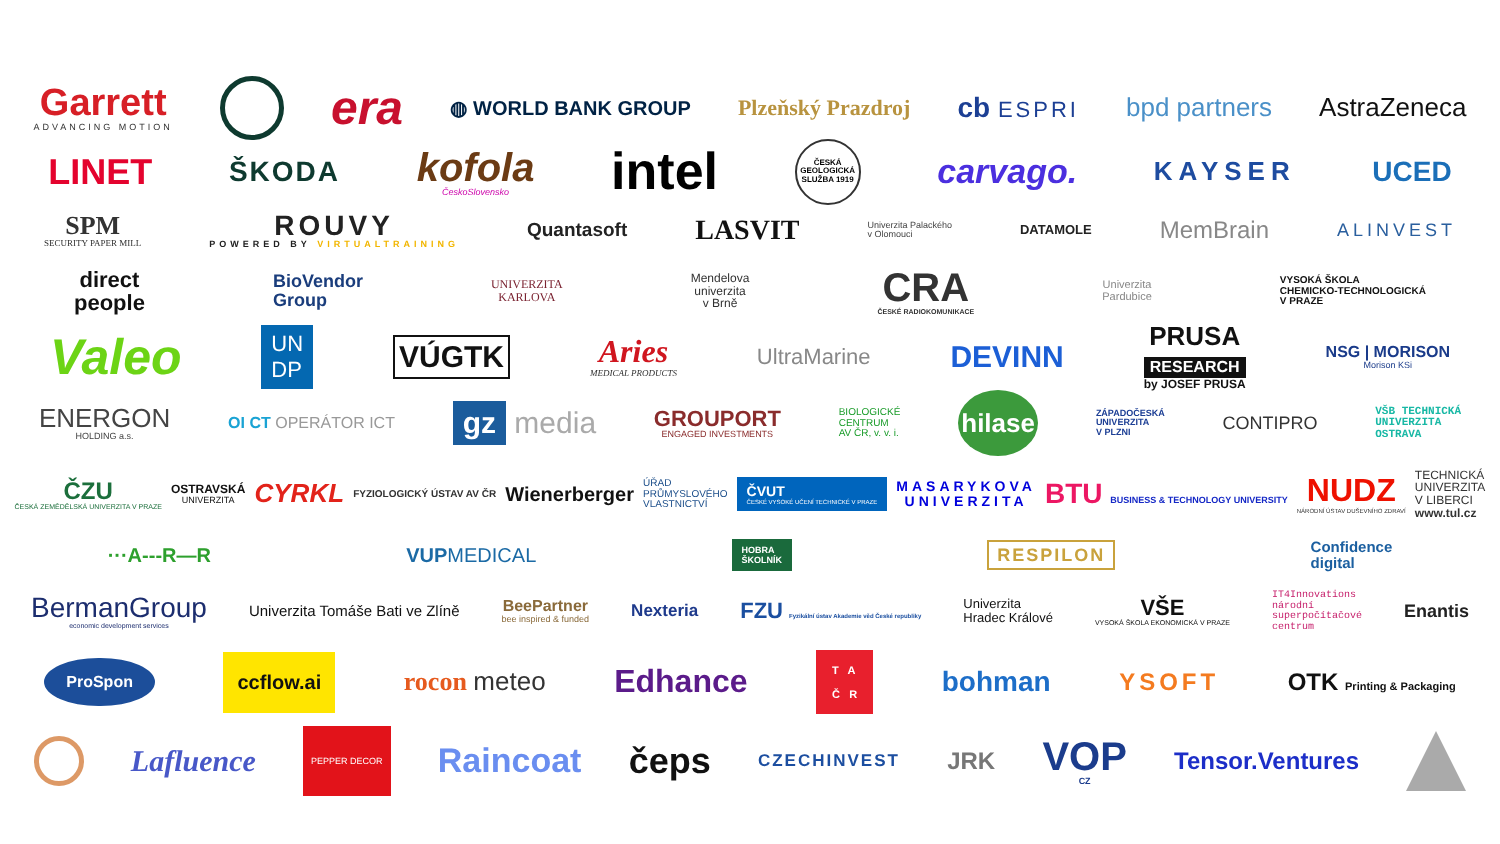Garrett
ADVANCING MOTION
era
◍ WORLD BANK GROUP Plzeňský Prazdroj
cb ESPRI
bpd partners AstraZeneca
LINET
ŠKODA
kofola
ČeskoSlovensko
intel
ČESKÁ GEOLOGICKÁ SLUŽBA 1919
carvago.
KAYSER UCED
SPM
SECURITY PAPER MILL
ROUVY
POWERED BY VIRTUALTRAINING
Quantasoft
LASVIT
Univerzita Palackého
v Olomouci
DATAMOLE
MemBrain
ALINVEST
direct
people
BioVendor
Group
UNIVERZITA
KARLOVA
Mendelova
univerzita
v Brně
CRA
ČESKÉ RADIOKOMUNIKACE
Univerzita
Pardubice
VYSOKÁ ŠKOLA
CHEMICKO-TECHNOLOGICKÁ
V PRAZE
Valeo
UN
DP
VÚGTK
Aries
MEDICAL PRODUCTS
UltraMarine
DEVINN
PRUSA
RESEARCH
by JOSEF PRUSA
NSG | MORISON
Morison KSi
ENERGON
HOLDING a.s.
OI CT OPERÁTOR ICT
gz media
GROUPORT
ENGAGED INVESTMENTS
BIOLOGICKÉ
CENTRUM
AV ČR, v. v. i.
hilase
ZÁPADOČESKÁ
UNIVERZITA
V PLZNI
CONTIPRO
VŠB TECHNICKÁ
UNIVERZITA
OSTRAVA
ČZU
ČESKÁ ZEMĚDĚLSKÁ UNIVERZITA V PRAZE
OSTRAVSKÁ
UNIVERZITA
CYRKL
FYZIOLOGICKÝ ÚSTAV AV ČR
Wienerberger
ÚŘAD
PRŮMYSLOVÉHO
VLASTNICTVÍ
ČVUT ČESKÉ VYSOKÉ UČENÍ TECHNICKÉ V PRAZE
MASARYKOVA
UNIVERZITA
BTU BUSINESS & TECHNOLOGY UNIVERSITY
NUDZ
NÁRODNÍ ÚSTAV DUŠEVNÍHO ZDRAVÍ
TECHNICKÁ
UNIVERZITA
V LIBERCI
www.tul.cz
···A---R—R VUPMEDICAL
HOBRA
ŠKOLNÍK
RESPILON
Confidence
digital
BermanGroup
economic development services
Univerzita Tomáše Bati ve Zlíně
BeePartner
bee inspired & funded
Nexteria
FZU Fyzikální ústav Akademie věd České republiky
Univerzita
Hradec Králové
VŠE
VYSOKÁ ŠKOLA EKONOMICKÁ V PRAZE
IT4Innovations
národní
superpočítačové
centrum
Enantis
ProSpon
ccflow.ai
rocon meteo
Edhance
T A
Č R
bohman
YSOFT OTK Printing & Packaging
Lafluence
PEPPER DECOR
Raincoat čeps
CZECHINVEST
JRK
VOP
CZ
Tensor.Ventures